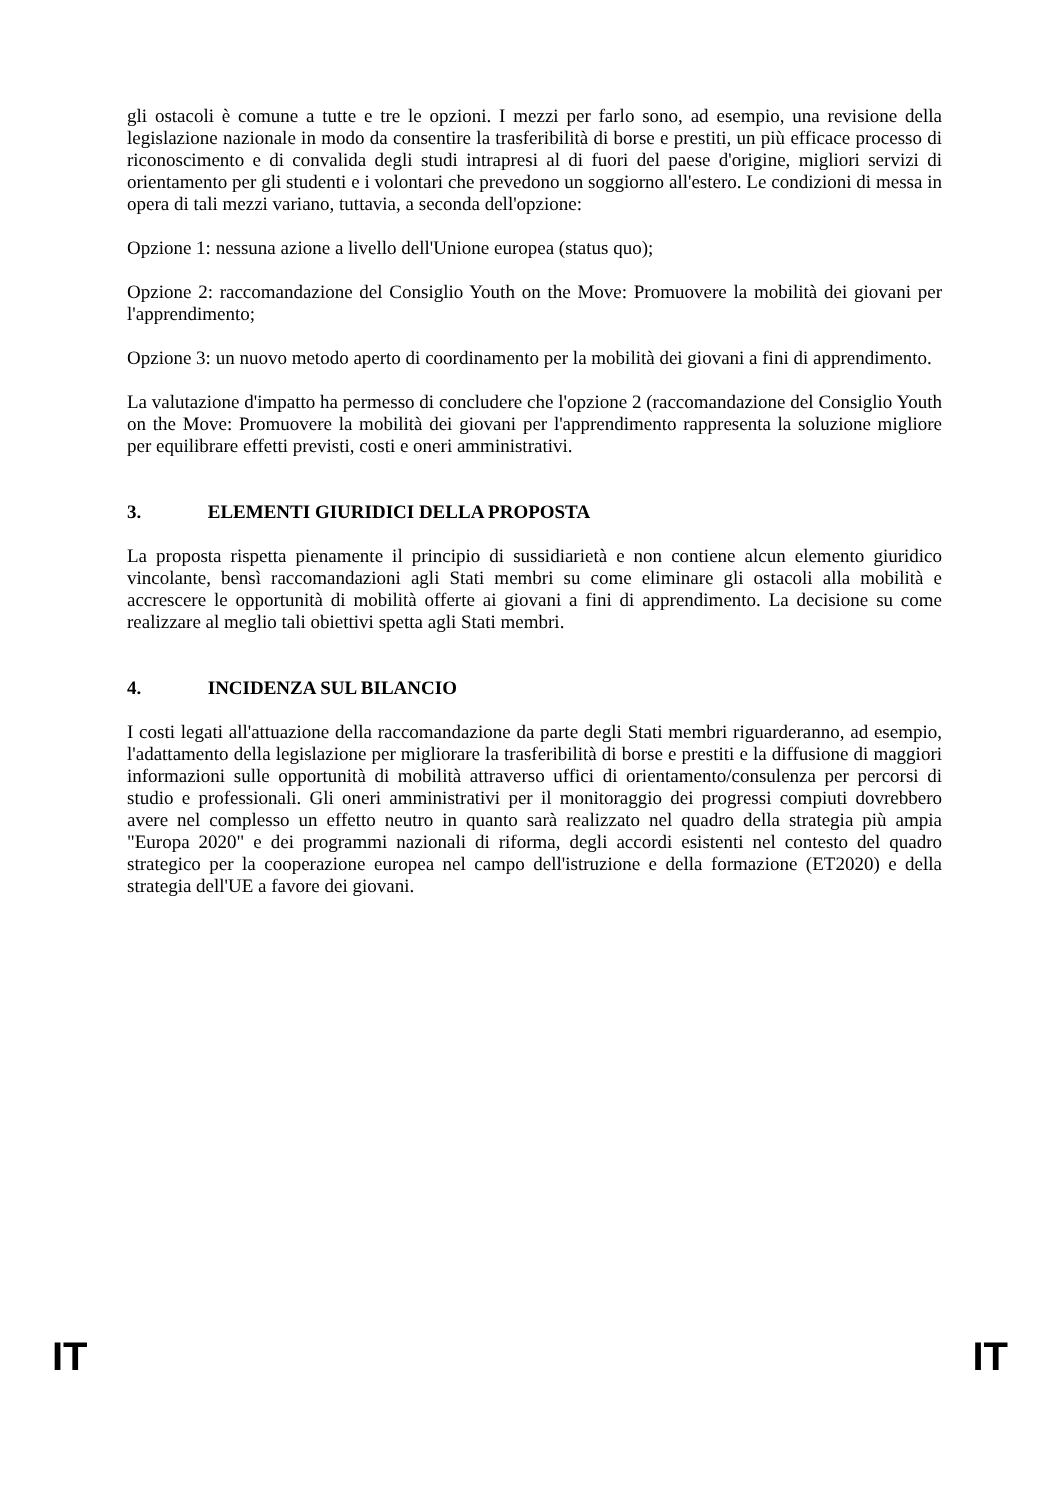gli ostacoli è comune a tutte e tre le opzioni. I mezzi per farlo sono, ad esempio, una revisione della legislazione nazionale in modo da consentire la trasferibilità di borse e prestiti, un più efficace processo di riconoscimento e di convalida degli studi intrapresi al di fuori del paese d'origine, migliori servizi di orientamento per gli studenti e i volontari che prevedono un soggiorno all'estero. Le condizioni di messa in opera di tali mezzi variano, tuttavia, a seconda dell'opzione:
Opzione 1: nessuna azione a livello dell'Unione europea (status quo);
Opzione 2: raccomandazione del Consiglio Youth on the Move: Promuovere la mobilità dei giovani per l'apprendimento;
Opzione 3: un nuovo metodo aperto di coordinamento per la mobilità dei giovani a fini di apprendimento.
La valutazione d'impatto ha permesso di concludere che l'opzione 2 (raccomandazione del Consiglio Youth on the Move: Promuovere la mobilità dei giovani per l'apprendimento rappresenta la soluzione migliore per equilibrare effetti previsti, costi e oneri amministrativi.
3. ELEMENTI GIURIDICI DELLA PROPOSTA
La proposta rispetta pienamente il principio di sussidiarietà e non contiene alcun elemento giuridico vincolante, bensì raccomandazioni agli Stati membri su come eliminare gli ostacoli alla mobilità e accrescere le opportunità di mobilità offerte ai giovani a fini di apprendimento. La decisione su come realizzare al meglio tali obiettivi spetta agli Stati membri.
4. INCIDENZA SUL BILANCIO
I costi legati all'attuazione della raccomandazione da parte degli Stati membri riguarderanno, ad esempio, l'adattamento della legislazione per migliorare la trasferibilità di borse e prestiti e la diffusione di maggiori informazioni sulle opportunità di mobilità attraverso uffici di orientamento/consulenza per percorsi di studio e professionali. Gli oneri amministrativi per il monitoraggio dei progressi compiuti dovrebbero avere nel complesso un effetto neutro in quanto sarà realizzato nel quadro della strategia più ampia "Europa 2020" e dei programmi nazionali di riforma, degli accordi esistenti nel contesto del quadro strategico per la cooperazione europea nel campo dell'istruzione e della formazione (ET2020) e della strategia dell'UE a favore dei giovani.
IT IT